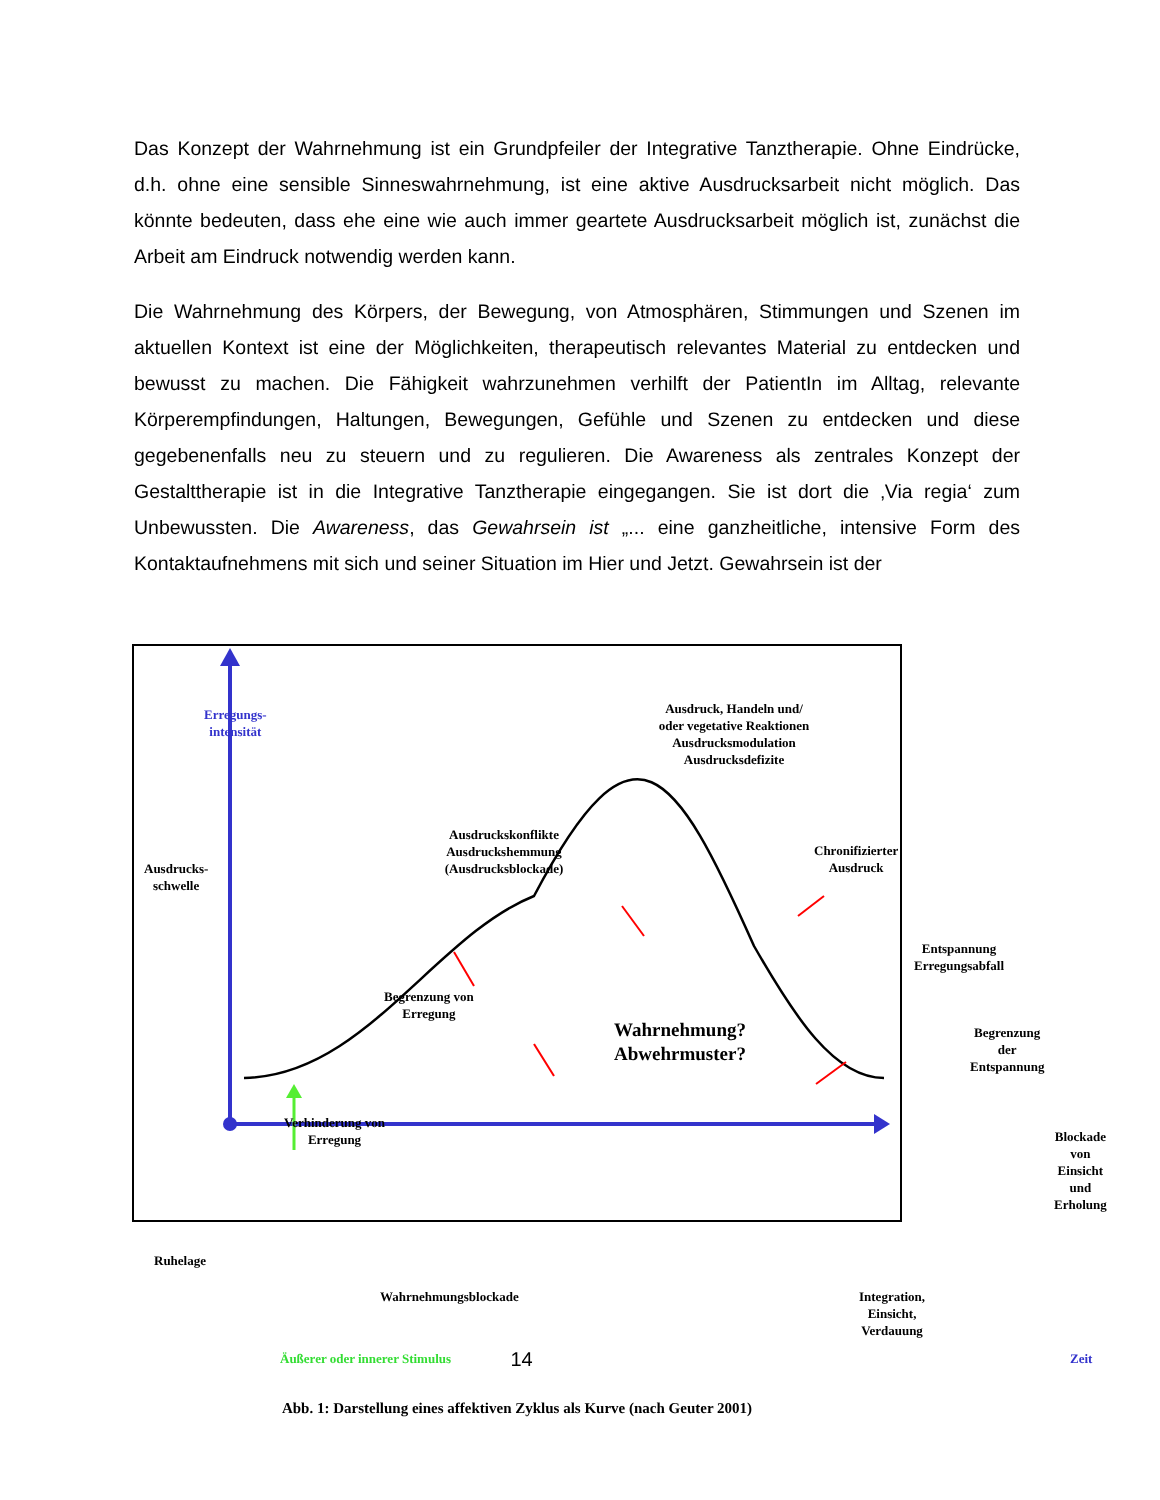Das Konzept der Wahrnehmung ist ein Grundpfeiler der Integrative Tanztherapie. Ohne Eindrücke, d.h. ohne eine sensible Sinneswahrnehmung, ist eine aktive Ausdrucksarbeit nicht möglich. Das könnte bedeuten, dass ehe eine wie auch immer geartete Ausdrucksarbeit möglich ist, zunächst die Arbeit am Eindruck notwendig werden kann.
Die Wahrnehmung des Körpers, der Bewegung, von Atmosphären, Stimmungen und Szenen im aktuellen Kontext ist eine der Möglichkeiten, therapeutisch relevantes Material zu entdecken und bewusst zu machen. Die Fähigkeit wahrzunehmen verhilft der PatientIn im Alltag, relevante Körperempfindungen, Haltungen, Bewegungen, Gefühle und Szenen zu entdecken und diese gegebenenfalls neu zu steuern und zu regulieren. Die Awareness als zentrales Konzept der Gestalttherapie ist in die Integrative Tanztherapie eingegangen. Sie ist dort die ‚Via regia‘ zum Unbewussten. Die Awareness, das Gewahrsein ist „... eine ganzheitliche, intensive Form des Kontaktaufnehmens mit sich und seiner Situation im Hier und Jetzt. Gewahrsein ist der
Erregungs-
intensität
Ausdruck, Handeln und/
oder vegetative Reaktionen
Ausdrucksmodulation
Ausdrucksdefizite
Ausdruckskonflikte
Ausdruckshemmung
(Ausdrucksblockade)
Ausdrucks-
schwelle
Chronifizierter
Ausdruck
Entspannung
Erregungsabfall
Begrenzung von
Erregung
Wahrnehmung?
Abwehrmuster?
Begrenzung der
Entspannung
Verhinderung von
Erregung
Blockade von
Einsicht und
Erholung
Ruhelage
Wahrnehmungsblockade
Integration, Einsicht, Verdauung
Äußerer oder innerer Stimulus Zeit
Abb. 1: Darstellung eines affektiven Zyklus als Kurve (nach Geuter 2001)
14